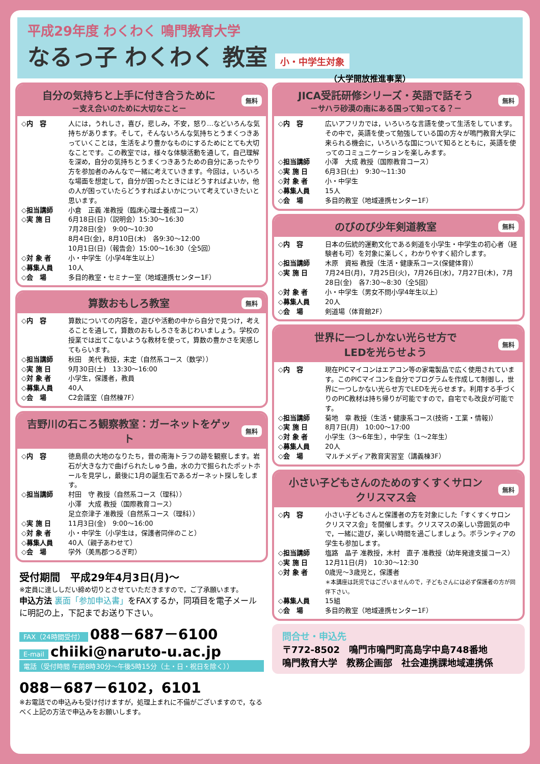平成29年度 わくわく 鳴門教育大学
なるっ子 わくわく 教室 小・中学生対象
（大学開放推進事業）
自分の気持ちと上手に付き合うために
－支え合いのために大切なこと－ 無料
◇内　容 人には，うれしさ，喜び，悲しみ，不安，怒り…などいろんな気持ちがあります。そして，そんないろんな気持ちとうまくつきあっていくことは，生活をより豊かなものにするためにとても大切なことです。この教室では，様々な体験活動を通して，自己理解を深め，自分の気持ちとうまくつきあうための自分にあったやり方を参加者のみんなで一緒に考えていきます。今回は，いろいろな場面を想定して，自分が困ったときにはどうすればよいか，他の人が困っていたらどうすればよいかについて考えていきたいと思います。
◇担当講師 小倉　正義 准教授（臨床心理士養成コース）
◇実 施 日 6月18日(日)（説明会）15:30～16:30
7月28日(金)　9:00～10:30
8月4日(金)，8月10日(木)　各9:30～12:00
10月1日(日)（報告会）15:00～16:30（全5回）
◇対 象 者 小・中学生（小学4年生以上）
◇募集人員 10人
◇会　場 多目的教室・セミナー室（地域連携センター1F）
算数おもしろ教室 無料
◇内　容 算数についての内容を，遊びや活動の中から自分で見つけ，考えることを通して，算数のおもしろさをあじわいましょう。学校の授業では出てこないような教材を使って，算数の豊かさを実感してもらいます。
◇担当講師 秋田　美代 教授，末定（自然系コース（数学））
◇実 施 日 9月30日(土)　13:30～16:00
◇対 象 者 小学生，保護者，教員
◇募集人員 40人
◇会　場 C2会議室（自然棟7F）
吉野川の石ころ観察教室：ガーネットをゲット 無料
◇内　容 徳島県の大地のなりたち，昔の南海トラフの跡を観察します。岩石が大きな力で曲げられたしゅう曲，水の力で掘られたポットホールを見学し，最後に1月の誕生石であるガーネット探しをします。
◇担当講師 村田　守 教授（自然系コース（理科））
小澤　大成 教授（国際教育コース）
足立奈津子 准教授（自然系コース（理科））
◇実 施 日 11月3日(金)　9:00～16:00
◇対 象 者 小・中学生（小学生は，保護者同伴のこと）
◇募集人員 40人（親子あわせて）
◇会　場 学外（美馬郡つるぎ町）
受付期間　平成29年4月3日(月)～
※定員に達ししだい締め切りとさせていただきますので，ご了承願います。
申込方法 裏面「参加申込書」をFAXするか，同項目を電子メールに明記の上，下記までお送り下さい。
FAX（24時間受付） 088－687－6100
E-mail chiiki@naruto-u.ac.jp
電話（受付時間 午前8時30分～午後5時15分（土・日・祝日を除く））
088－687－6102，6101
※お電話での申込みも受け付けますが，処理上まれに不備がございますので，なるべく上記の方法で申込みをお願いします。
JICA受託研修シリーズ・英語で話そう
－サハラ砂漠の南にある国って知ってる？－ 無料
◇内　容 広いアフリカでは，いろいろな言語を使って生活をしています。その中で，英語を使って勉強している国の方々が鳴門教育大学に来られる機会に，いろいろな国について知るとともに，英語を使ってのコミュニケーションを楽しみます。
◇担当講師 小澤　大成 教授（国際教育コース）
◇実 施 日 6月3日(土)　9:30～11:30
◇対 象 者 小・中学生
◇募集人員 15人
◇会　場 多目的教室（地域連携センター1F）
のびのび少年剣道教室 無料
◇内　容 日本の伝統的運動文化である剣道を小学生・中学生の初心者（経験者も可）を対象に楽しく，わかりやすく紹介します。
◇担当講師 木原　資裕 教授（生活・健康系コース(保健体育)）
◇実 施 日 7月24日(月)，7月25日(火)，7月26日(水)，7月27日(木)，7月28日(金)　各7:30～8:30（全5回）
◇対 象 者 小・中学生（男女不問小学4年生以上）
◇募集人員 20人
◇会　場 剣道場（体育館2F）
世界に一つしかない光らせ方で
LEDを光らせよう 無料
◇内　容 現在PICマイコンはエアコン等の家電製品で広く使用されています。このPICマイコンを自分でプログラムを作成して制御し，世界に一つしかない光らせ方でLEDを光らせます。利用する手づくりのPIC教材は持ち帰りが可能ですので，自宅でも改良が可能です。
◇担当講師 菊地　章 教授（生活・健康系コース(技術・工業・情報)）
◇実 施 日 8月7日(月)　10:00～17:00
◇対 象 者 小学生（3～6年生），中学生（1～2年生）
◇募集人員 20人
◇会　場 マルチメディア教育実習室（講義棟3F）
小さい子どもさんのためのすくすくサロン
クリスマス会 無料
◇内　容 小さい子どもさんと保護者の方を対象にした「すくすくサロン　クリスマス会」を開催します。クリスマスの楽しい雰囲気の中で，一緒に遊び，楽しい時間を過ごしましょう。ボランティアの学生も参加します。
◇担当講師 塩路　晶子 准教授，木村　直子 准教授（幼年発達支援コース）
◇実 施 日 12月11日(月)　10:30～12:30
◇対 象 者 0歳児～3歳児と，保護者
＊本講座は託児ではございませんので，子どもさんには必ず保護者の方が同伴下さい。
◇募集人員 15組
◇会　場 多目的教室（地域連携センター1F）
問合せ・申込先
〒772-8502　鳴門市鳴門町高島字中島748番地
鳴門教育大学　教務企画部　社会連携課地域連携係